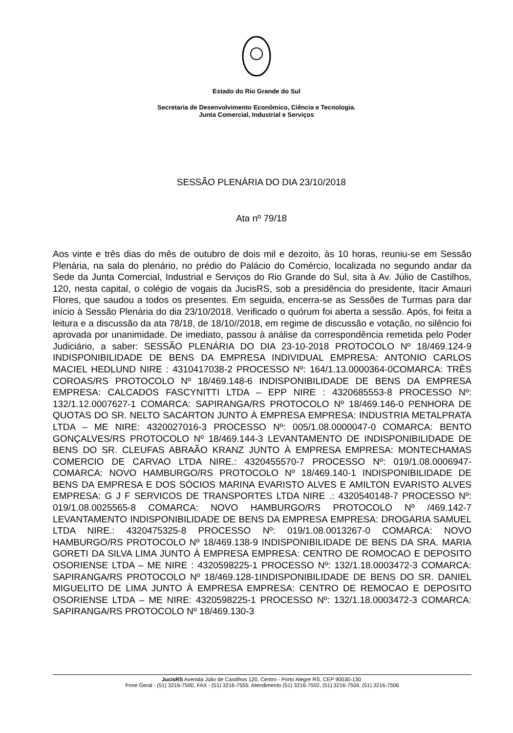Estado do Rio Grande do Sul
Secretaria de Desenvolvimento Econômico, Ciência e Tecnologia.
Junta Comercial, Industrial e Serviços
SESSÃO PLENÁRIA DO DIA 23/10/2018
Ata nº 79/18
Aos vinte e três dias do mês de outubro de dois mil e dezoito, às 10 horas, reuniu-se em Sessão Plenária, na sala do plenário, no prédio do Palácio do Comércio, localizada no segundo andar da Sede da Junta Comercial, Industrial e Serviços do Rio Grande do Sul, sita à Av. Júlio de Castilhos, 120, nesta capital, o colégio de vogais da JucisRS, sob a presidência do presidente, Itacir Amauri Flores, que saudou a todos os presentes. Em seguida, encerra-se as Sessões de Turmas para dar início à Sessão Plenária do dia 23/10/2018. Verificado o quórum foi aberta a sessão. Após, foi feita a leitura e a discussão da ata 78/18, de 18/10//2018, em regime de discussão e votação, no silêncio foi aprovada por unanimidade. De imediato, passou à análise da correspondência remetida pelo Poder Judiciário, a saber: SESSÃO PLENÁRIA DO DIA 23-10-2018 PROTOCOLO Nº 18/469.124-9 INDISPONIBILIDADE DE BENS DA EMPRESA INDIVIDUAL EMPRESA: ANTONIO CARLOS MACIEL HEDLUND NIRE : 4310417038-2 PROCESSO Nº: 164/1.13.0000364-0COMARCA: TRÊS COROAS/RS PROTOCOLO Nº 18/469.148-6 INDISPONIBILIDADE DE BENS DA EMPRESA EMPRESA: CALCADOS FASCYNITTI LTDA – EPP NIRE : 4320685553-8 PROCESSO Nº: 132/1.12.0007627-1 COMARCA: SAPIRANGA/RS PROTOCOLO Nº 18/469.146-0 PENHORA DE QUOTAS DO SR. NELTO SACARTON JUNTO À EMPRESA EMPRESA: INDUSTRIA METALPRATA LTDA – ME NIRE: 4320027016-3 PROCESSO Nº: 005/1.08.0000047-0 COMARCA: BENTO GONÇALVES/RS PROTOCOLO Nº 18/469.144-3 LEVANTAMENTO DE INDISPONIBILIDADE DE BENS DO SR. CLEUFAS ABRAÃO KRANZ JUNTO À EMPRESA EMPRESA: MONTECHAMAS COMERCIO DE CARVAO LTDA NIRE.: 4320455570-7 PROCESSO Nº: 019/1.08.0006947-COMARCA: NOVO HAMBURGO/RS PROTOCOLO Nº 18/469.140-1 INDISPONIBILIDADE DE BENS DA EMPRESA E DOS SÓCIOS MARINA EVARISTO ALVES E AMILTON EVARISTO ALVES EMPRESA: G J F SERVICOS DE TRANSPORTES LTDA NIRE .: 4320540148-7 PROCESSO Nº: 019/1.08.0025565-8 COMARCA: NOVO HAMBURGO/RS PROTOCOLO Nº /469.142-7 LEVANTAMENTO INDISPONIBILIDADE DE BENS DA EMPRESA EMPRESA: DROGARIA SAMUEL LTDA NIRE.: 4320475325-8 PROCESSO Nº: 019/1.08.0013267-0 COMARCA: NOVO HAMBURGO/RS PROTOCOLO Nº 18/469.138-9 INDISPONIBILIDADE DE BENS DA SRA. MARIA GORETI DA SILVA LIMA JUNTO À EMPRESA EMPRESA: CENTRO DE ROMOCAO E DEPOSITO OSORIENSE LTDA – ME NIRE : 4320598225-1 PROCESSO Nº: 132/1.18.0003472-3 COMARCA: SAPIRANGA/RS PROTOCOLO Nº 18/469.128-1INDISPONIBILIDADE DE BENS DO SR. DANIEL MIGUELITO DE LIMA JUNTO À EMPRESA EMPRESA: CENTRO DE REMOCAO E DEPOSITO OSORIENSE LTDA – ME NIRE: 4320598225-1 PROCESSO Nº: 132/1.18.0003472-3 COMARCA: SAPIRANGA/RS PROTOCOLO Nº 18/469.130-3
JucisRS Avenida Júlio de Castilhos 120, Centro - Porto Alegre RS, CEP 90030-130.
Fone Geral - (51) 3216-7500, FAX - (51) 3216-7555. Atendimento (51) 3216-7502, (51) 3216-7504, (51) 3216-7506